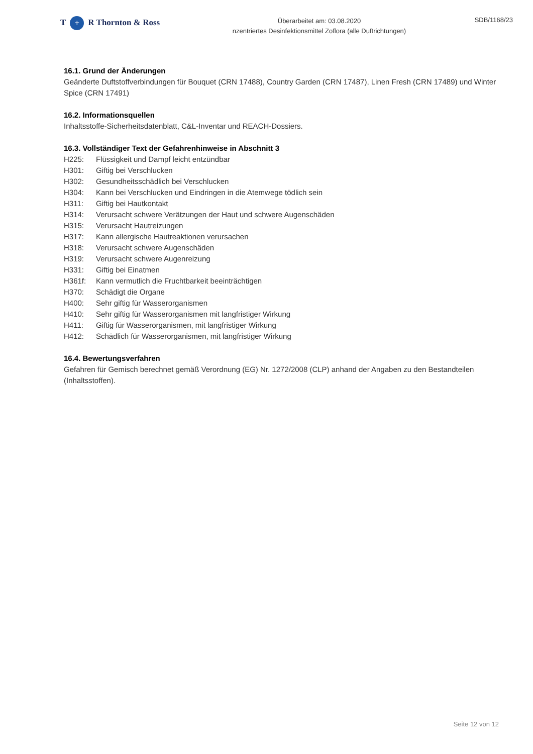T + R Thornton & Ross
Überarbeitet am: 03.08.2020
nzentriertes Desinfektionsmittel Zoflora (alle Duftrichtungen)
SDB/1168/23
16.1. Grund der Änderungen
Geänderte Duftstoffverbindungen für Bouquet (CRN 17488), Country Garden (CRN 17487), Linen Fresh (CRN 17489) und Winter Spice (CRN 17491)
16.2. Informationsquellen
Inhaltsstoffe-Sicherheitsdatenblatt, C&L-Inventar und REACH-Dossiers.
16.3. Vollständiger Text der Gefahrenhinweise in Abschnitt 3
H225: Flüssigkeit und Dampf leicht entzündbar
H301: Giftig bei Verschlucken
H302: Gesundheitsschädlich bei Verschlucken
H304: Kann bei Verschlucken und Eindringen in die Atemwege tödlich sein
H311: Giftig bei Hautkontakt
H314: Verursacht schwere Verätzungen der Haut und schwere Augenschäden
H315: Verursacht Hautreizungen
H317: Kann allergische Hautreaktionen verursachen
H318: Verursacht schwere Augenschäden
H319: Verursacht schwere Augenreizung
H331: Giftig bei Einatmen
H361f: Kann vermutlich die Fruchtbarkeit beeinträchtigen
H370: Schädigt die Organe
H400: Sehr giftig für Wasserorganismen
H410: Sehr giftig für Wasserorganismen mit langfristiger Wirkung
H411: Giftig für Wasserorganismen, mit langfristiger Wirkung
H412: Schädlich für Wasserorganismen, mit langfristiger Wirkung
16.4. Bewertungsverfahren
Gefahren für Gemisch berechnet gemäß Verordnung (EG) Nr. 1272/2008 (CLP) anhand der Angaben zu den Bestandteilen (Inhaltsstoffen).
Seite 12 von 12